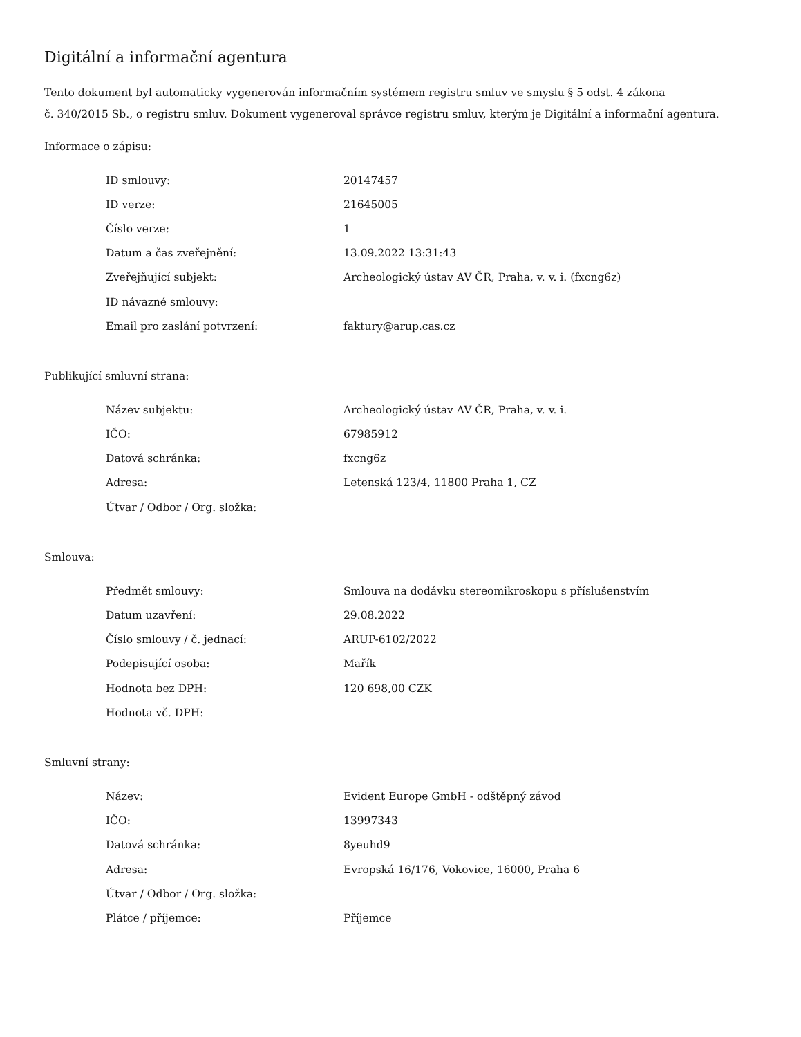Digitální a informační agentura
Tento dokument byl automaticky vygenerován informačním systémem registru smluv ve smyslu § 5 odst. 4 zákona
č. 340/2015 Sb., o registru smluv. Dokument vygeneroval správce registru smluv, kterým je Digitální a informační agentura.
Informace o zápisu:
| ID smlouvy: | 20147457 |
| ID verze: | 21645005 |
| Číslo verze: | 1 |
| Datum a čas zveřejnění: | 13.09.2022 13:31:43 |
| Zveřejňující subjekt: | Archeologický ústav AV ČR, Praha, v. v. i. (fxcng6z) |
| ID návazné smlouvy: | |
| Email pro zaslání potvrzení: | faktury@arup.cas.cz |
Publikující smluvní strana:
| Název subjektu: | Archeologický ústav AV ČR, Praha, v. v. i. |
| IČO: | 67985912 |
| Datová schránka: | fxcng6z |
| Adresa: | Letenská 123/4, 11800 Praha 1, CZ |
| Útvar / Odbor / Org. složka: | |
Smlouva:
| Předmět smlouvy: | Smlouva na dodávku stereomikroskopu s příslušenstvím |
| Datum uzavření: | 29.08.2022 |
| Číslo smlouvy / č. jednací: | ARUP-6102/2022 |
| Podepisující osoba: | Mařík |
| Hodnota bez DPH: | 120 698,00 CZK |
| Hodnota vč. DPH: | |
Smluvní strany:
| Název: | Evident Europe GmbH - odštěpný závod |
| IČO: | 13997343 |
| Datová schránka: | 8yeuhd9 |
| Adresa: | Evropská 16/176, Vokovice, 16000, Praha 6 |
| Útvar / Odbor / Org. složka: | |
| Plátce / příjemce: | Příjemce |